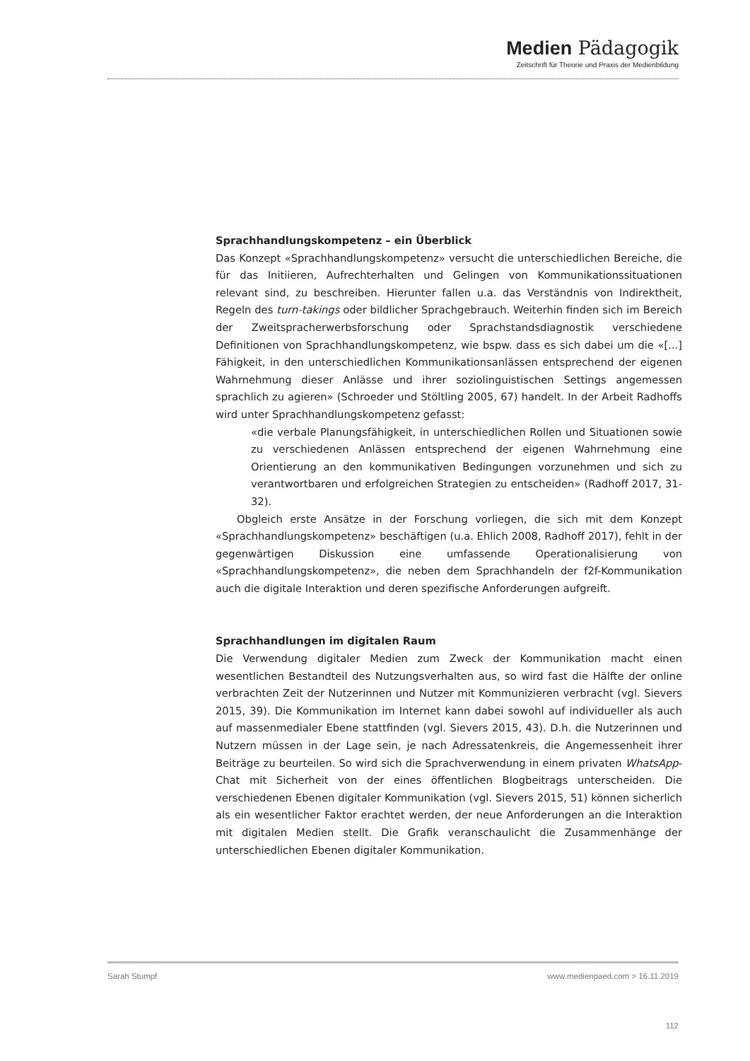Medien Pädagogik
Zeitschrift für Theorie und Praxis der Medienbildung
Sprachhandlungskompetenz – ein Überblick
Das Konzept «Sprachhandlungskompetenz» versucht die unterschiedlichen Bereiche, die für das Initiieren, Aufrechterhalten und Gelingen von Kommunikationssituationen relevant sind, zu beschreiben. Hierunter fallen u.a. das Verständnis von Indirektheit, Regeln des turn-takings oder bildlicher Sprachgebrauch. Weiterhin finden sich im Bereich der Zweitspracherwerbsforschung oder Sprachstandsdiagnostik verschiedene Definitionen von Sprachhandlungskompetenz, wie bspw. dass es sich dabei um die «[...] Fähigkeit, in den unterschiedlichen Kommunikationsanlässen entsprechend der eigenen Wahrnehmung dieser Anlässe und ihrer soziolinguistischen Settings angemessen sprachlich zu agieren» (Schroeder und Stöltling 2005, 67) handelt. In der Arbeit Radhoffs wird unter Sprachhandlungskompetenz gefasst:
«die verbale Planungsfähigkeit, in unterschiedlichen Rollen und Situationen sowie zu verschiedenen Anlässen entsprechend der eigenen Wahrnehmung eine Orientierung an den kommunikativen Bedingungen vorzunehmen und sich zu verantwortbaren und erfolgreichen Strategien zu entscheiden» (Radhoff 2017, 31-32).
Obgleich erste Ansätze in der Forschung vorliegen, die sich mit dem Konzept «Sprachhandlungskompetenz» beschäftigen (u.a. Ehlich 2008, Radhoff 2017), fehlt in der gegenwärtigen Diskussion eine umfassende Operationalisierung von «Sprachhandlungskompetenz», die neben dem Sprachhandeln der f2f-Kommunikation auch die digitale Interaktion und deren spezifische Anforderungen aufgreift.
Sprachhandlungen im digitalen Raum
Die Verwendung digitaler Medien zum Zweck der Kommunikation macht einen wesentlichen Bestandteil des Nutzungsverhalten aus, so wird fast die Hälfte der online verbrachten Zeit der Nutzerinnen und Nutzer mit Kommunizieren verbracht (vgl. Sievers 2015, 39). Die Kommunikation im Internet kann dabei sowohl auf individueller als auch auf massenmedialer Ebene stattfinden (vgl. Sievers 2015, 43). D.h. die Nutzerinnen und Nutzern müssen in der Lage sein, je nach Adressatenkreis, die Angemessenheit ihrer Beiträge zu beurteilen. So wird sich die Sprachverwendung in einem privaten WhatsApp-Chat mit Sicherheit von der eines öffentlichen Blogbeitrags unterscheiden. Die verschiedenen Ebenen digitaler Kommunikation (vgl. Sievers 2015, 51) können sicherlich als ein wesentlicher Faktor erachtet werden, der neue Anforderungen an die Interaktion mit digitalen Medien stellt. Die Grafik veranschaulicht die Zusammenhänge der unterschiedlichen Ebenen digitaler Kommunikation.
Sarah Stumpf www.medienpaed.com > 16.11.2019
112